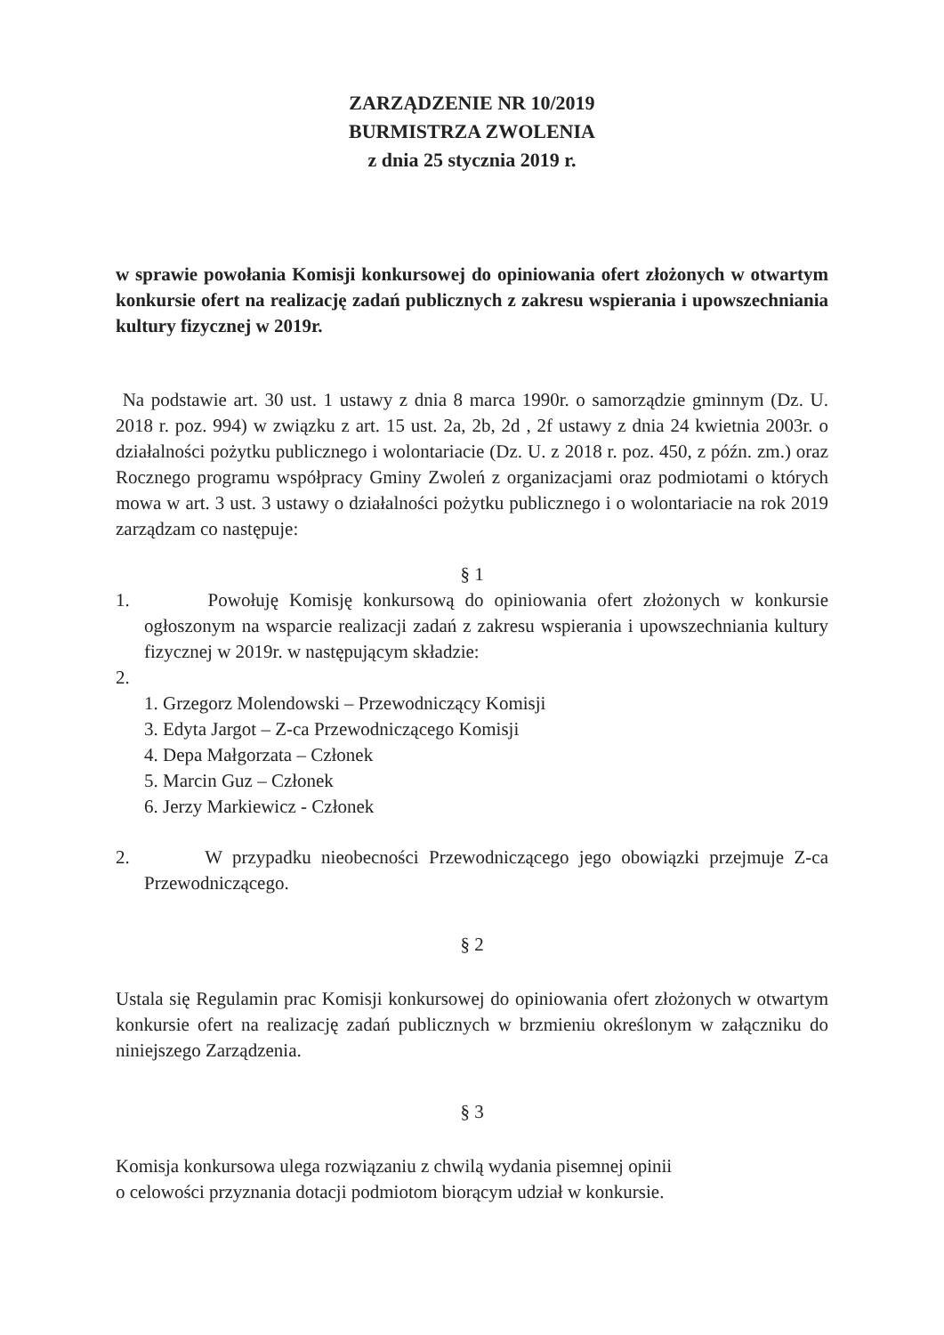ZARZĄDZENIE NR 10/2019
BURMISTRZA ZWOLENIA
z dnia 25 stycznia 2019 r.
w sprawie powołania Komisji konkursowej do opiniowania ofert złożonych w otwartym konkursie ofert na realizację zadań publicznych z zakresu wspierania i upowszechniania kultury fizycznej w 2019r.
Na podstawie art. 30 ust. 1 ustawy z dnia 8 marca 1990r. o samorządzie gminnym (Dz. U. 2018 r. poz. 994) w związku z art. 15 ust. 2a, 2b, 2d , 2f ustawy z dnia 24 kwietnia 2003r. o działalności pożytku publicznego i wolontariacie (Dz. U. z 2018 r. poz. 450, z późn. zm.) oraz Rocznego programu współpracy Gminy Zwoleń z organizacjami oraz podmiotami o których mowa w art. 3 ust. 3 ustawy o działalności pożytku publicznego i o wolontariacie na rok 2019 zarządzam co następuje:
§ 1
1. Powołuję Komisję konkursową do opiniowania ofert złożonych w konkursie ogłoszonym na wsparcie realizacji zadań z zakresu wspierania i upowszechniania kultury fizycznej w 2019r. w następującym składzie:
2.
1. Grzegorz Molendowski – Przewodniczący Komisji
3. Edyta Jargot – Z-ca Przewodniczącego Komisji
4. Depa Małgorzata – Członek
5. Marcin Guz – Członek
6. Jerzy Markiewicz - Członek
2. W przypadku nieobecności Przewodniczącego jego obowiązki przejmuje Z-ca Przewodniczącego.
§ 2
Ustala się Regulamin prac Komisji konkursowej do opiniowania ofert złożonych w otwartym konkursie ofert na realizację zadań publicznych w brzmieniu określonym w załączniku do niniejszego Zarządzenia.
§ 3
Komisja konkursowa ulega rozwiązaniu z chwilą wydania pisemnej opinii
o celowości przyznania dotacji podmiotom biorącym udział w konkursie.